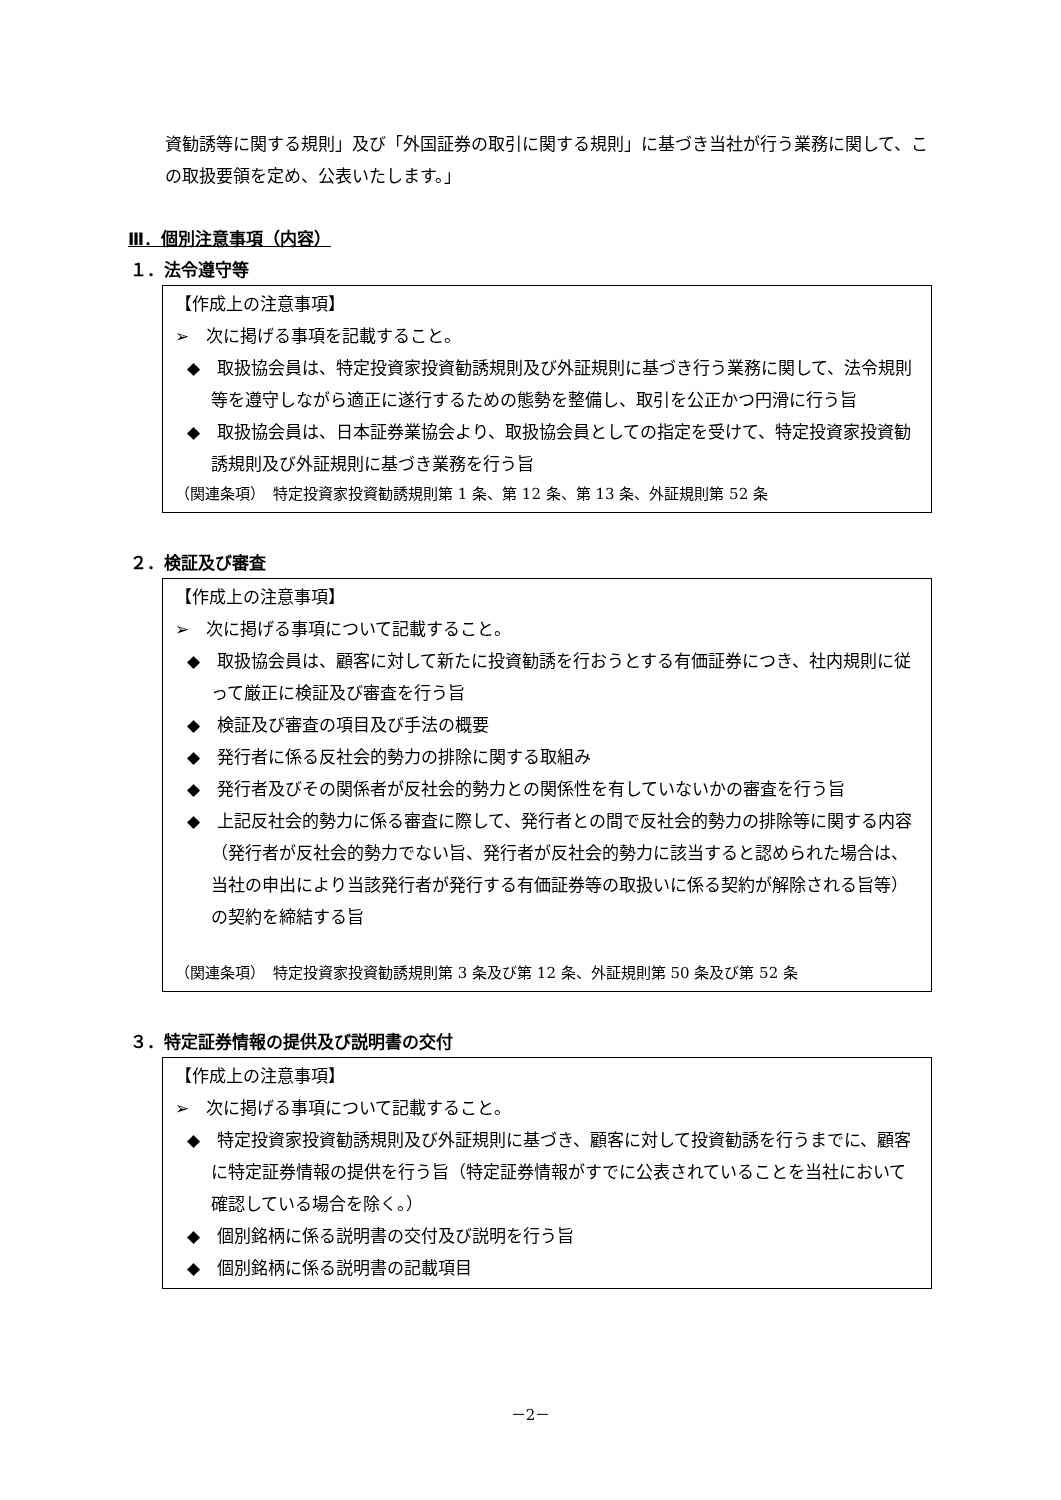資勧誘等に関する規則」及び「外国証券の取引に関する規則」に基づき当社が行う業務に関して、この取扱要領を定め、公表いたします。」
Ⅲ．個別注意事項（内容）
１．法令遵守等
【作成上の注意事項】
➢　次に掲げる事項を記載すること。
◆　取扱協会員は、特定投資家投資勧誘規則及び外証規則に基づき行う業務に関して、法令規則等を遵守しながら適正に遂行するための態勢を整備し、取引を公正かつ円滑に行う旨
◆　取扱協会員は、日本証券業協会より、取扱協会員としての指定を受けて、特定投資家投資勧誘規則及び外証規則に基づき業務を行う旨
（関連条項）　特定投資家投資勧誘規則第 1 条、第 12 条、第 13 条、外証規則第 52 条
２．検証及び審査
【作成上の注意事項】
➢　次に掲げる事項について記載すること。
◆　取扱協会員は、顧客に対して新たに投資勧誘を行おうとする有価証券につき、社内規則に従って厳正に検証及び審査を行う旨
◆　検証及び審査の項目及び手法の概要
◆　発行者に係る反社会的勢力の排除に関する取組み
◆　発行者及びその関係者が反社会的勢力との関係性を有していないかの審査を行う旨
◆　上記反社会的勢力に係る審査に際して、発行者との間で反社会的勢力の排除等に関する内容（発行者が反社会的勢力でない旨、発行者が反社会的勢力に該当すると認められた場合は、当社の申出により当該発行者が発行する有価証券等の取扱いに係る契約が解除される旨等）の契約を締結する旨
（関連条項）　特定投資家投資勧誘規則第 3 条及び第 12 条、外証規則第 50 条及び第 52 条
３．特定証券情報の提供及び説明書の交付
【作成上の注意事項】
➢　次に掲げる事項について記載すること。
◆　特定投資家投資勧誘規則及び外証規則に基づき、顧客に対して投資勧誘を行うまでに、顧客に特定証券情報の提供を行う旨（特定証券情報がすでに公表されていることを当社において確認している場合を除く。）
◆　個別銘柄に係る説明書の交付及び説明を行う旨
◆　個別銘柄に係る説明書の記載項目
－2－